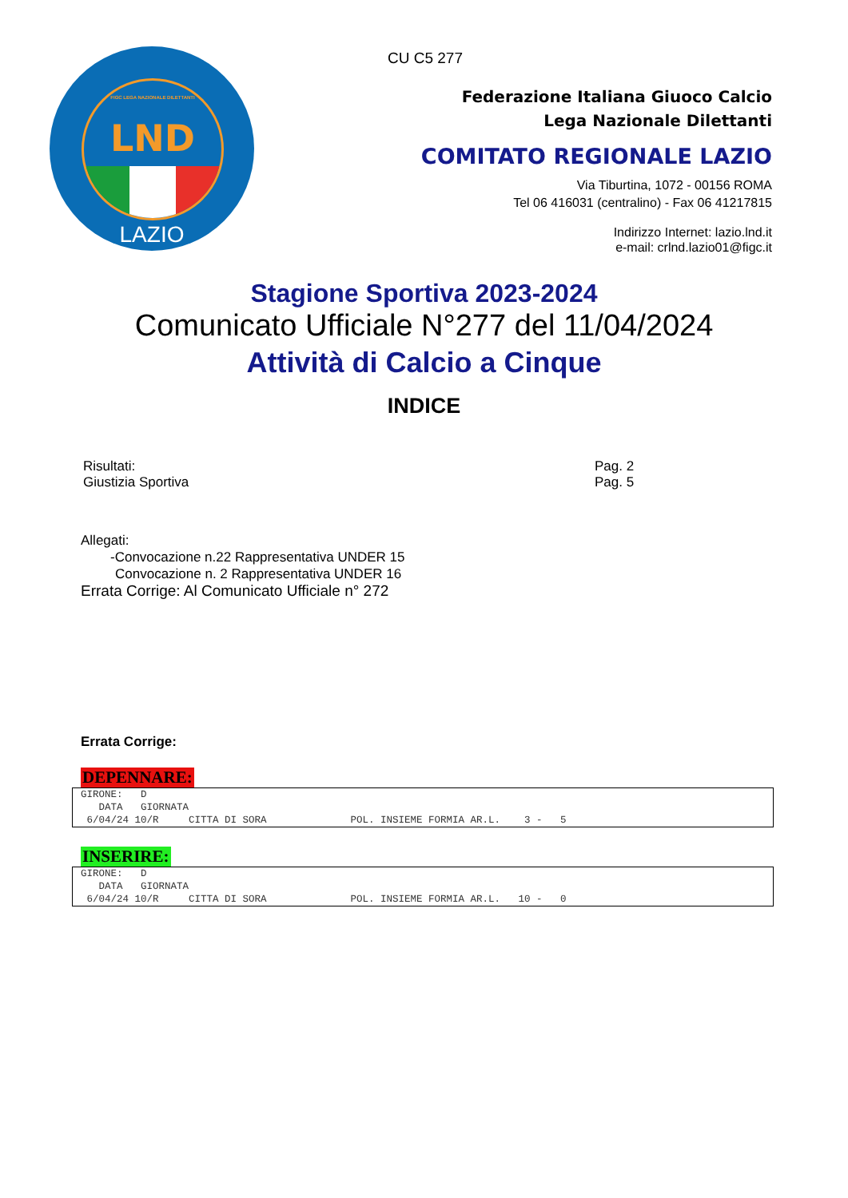FIGC LEGA NAZIONALE DILETTANTI
LND
LAZIO
CU C5 277
Federazione Italiana Giuoco Calcio
Lega Nazionale Dilettanti
COMITATO REGIONALE LAZIO
Via Tiburtina, 1072 - 00156 ROMA
Tel 06 416031 (centralino) - Fax 06 41217815
Indirizzo Internet: lazio.lnd.it
e-mail: crlnd.lazio01@figc.it
Stagione Sportiva 2023-2024
Comunicato Ufficiale N°277 del 11/04/2024
Attività di Calcio a Cinque
INDICE
| Risultati: | Pag. 2 |
| Giustizia Sportiva | Pag. 5 |
Allegati:
-Convocazione n.22 Rappresentativa UNDER 15
Convocazione n. 2 Rappresentativa UNDER 16
Errata Corrige: Al Comunicato Ufficiale n° 272
Errata Corrige:
DEPENNARE:
GIRONE:   D
   DATA   GIORNATA
 6/04/24 10/R     CITTA DI SORA              POL. INSIEME FORMIA AR.L.    3 -   5
INSERIRE:
GIRONE:   D
   DATA   GIORNATA
 6/04/24 10/R     CITTA DI SORA              POL. INSIEME FORMIA AR.L.   10 -   0